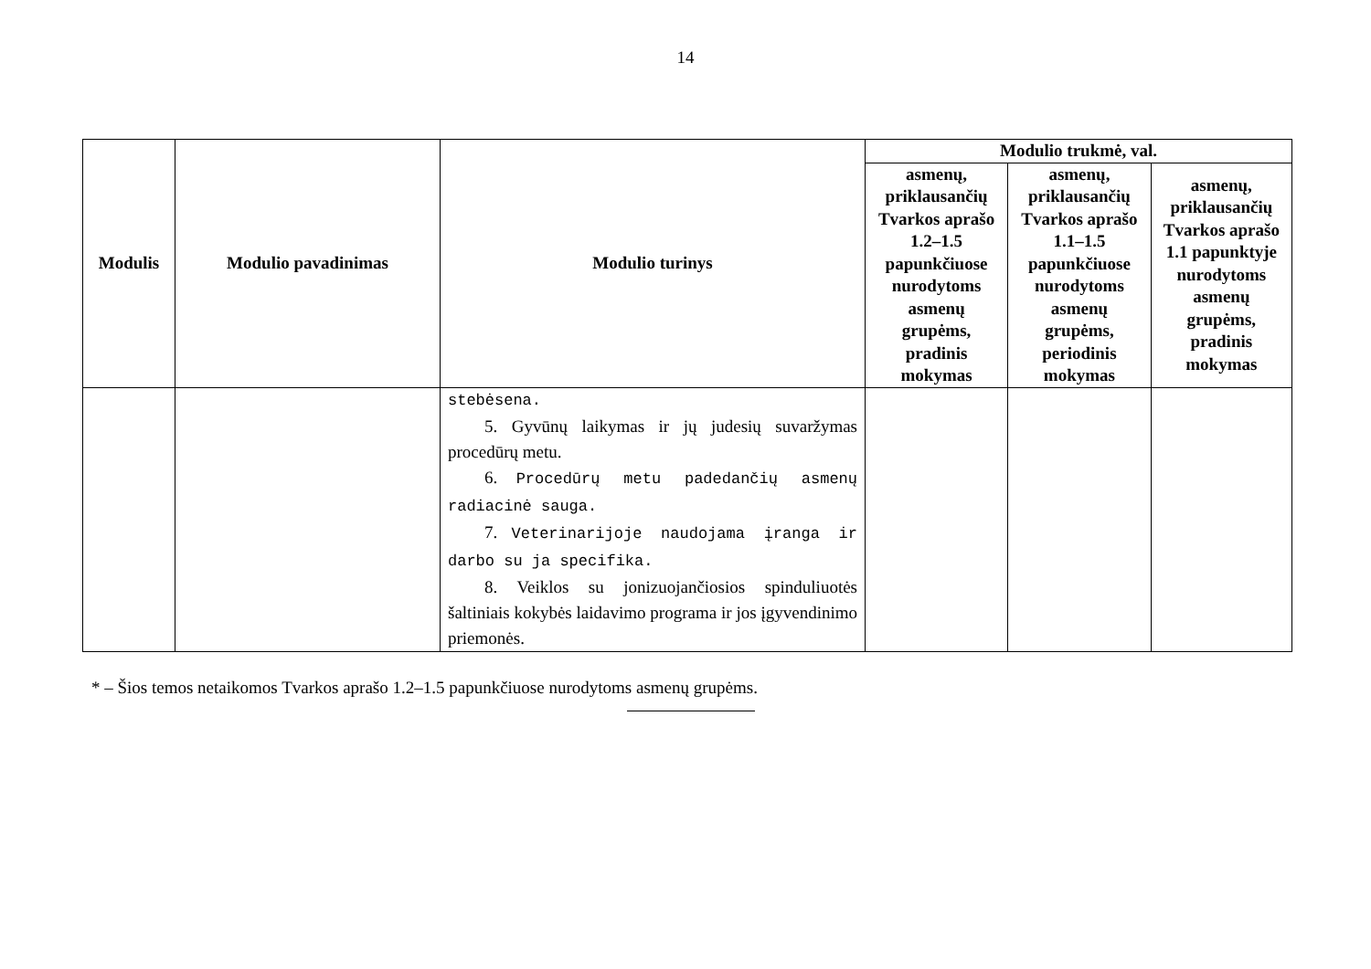14
| Modulis | Modulio pavadinimas | Modulio turinys | Modulio trukmė, val. | | |
| --- | --- | --- | --- | --- | --- |
| | | | asmenų, priklausančių Tvarkos aprašo 1.2–1.5 papunkčiuose nurodytoms asmenų grupėms, pradinis mokymas | asmenų, priklausančių Tvarkos aprašo 1.1–1.5 papunkčiuose nurodytoms asmenų grupėms, periodinis mokymas | asmenų, priklausančių Tvarkos aprašo 1.1 papunktyje nurodytoms asmenų grupėms, pradinis mokymas |
| | | stebėsena. 5. Gyvūnų laikymas ir jų judesių suvaržymas procedūrų metu. 6. Procedūrų metu padedančių asmenų radiacinė sauga. 7. Veterinarijoje naudojama įranga ir darbo su ja specifika. 8. Veiklos su jonizuojančiosios spinduliuotės šaltiniais kokybės laidavimo programa ir jos įgyvendinimo priemonės. | | | |
* – Šios temos netaikomos Tvarkos aprašo 1.2–1.5 papunkčiuose nurodytoms asmenų grupėms.